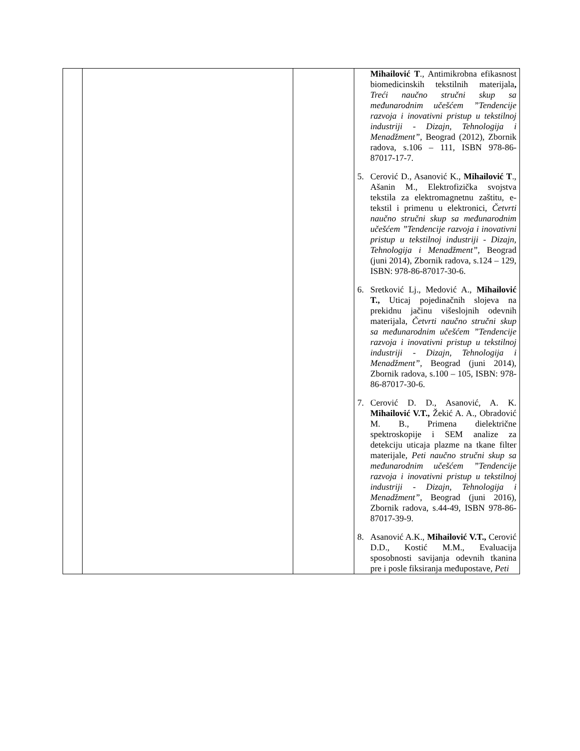| | | | Mihailović T ., Antimikrobna efikasnost biomedicinskih tekstilnih materijala , Treći naučno stručni skup sa međunarodnim učešćem ”Tendencije razvoja i inovativni pristup u tekstilnoj industriji - Dizajn, Tehnologija i Menadžment” , Beograd (2012), Zbornik radova, s.106 – 111, ISBN 978-86-87017-17-7. 5. Cerović D., Asanović K., Mihailović T ., Ašanin M., Elektrofizička svojstva tekstila za elektromagnetnu zaštitu, e-tekstil i primenu u elektronici, Četvrti naučno stručni skup sa međunarodnim učešćem ”Tendencije razvoja i inovativni pristup u tekstilnoj industriji - Dizajn, Tehnologija i Menadžment” , Beograd (juni 2014), Zbornik radova, s.124 – 129, ISBN: 978-86-87017-30-6. 6. Sretković Lj., Medović A., Mihailović T., Uticaj pojedinačnih slojeva na prekidnu jačinu višeslojnih odevnih materijala, Četvrti naučno stručni skup sa međunarodnim učešćem ”Tendencije razvoja i inovativni pristup u tekstilnoj industriji - Dizajn, Tehnologija i Menadžment” , Beograd (juni 2014), Zbornik radova, s.100 – 105, ISBN: 978-86-87017-30-6. 7. Cerović D. D., Asanović, A. K. Mihailović V.T., Žekić A. A., Obradović M. B., Primena dielektrične spektroskopije i SEM analize za detekciju uticaja plazme na tkane filter materijale, Peti naučno stručni skup sa međunarodnim učešćem ”Tendencije razvoja i inovativni pristup u tekstilnoj industriji - Dizajn, Tehnologija i Menadžment” , Beograd (juni 2016), Zbornik radova, s.44-49, ISBN 978-86-87017-39-9. 8. Asanović A.K., Mihailović V.T., Cerović D.D., Kostić M.M., Evaluacija sposobnosti savijanja odevnih tkanina pre i posle fiksiranja međupostave, Peti |